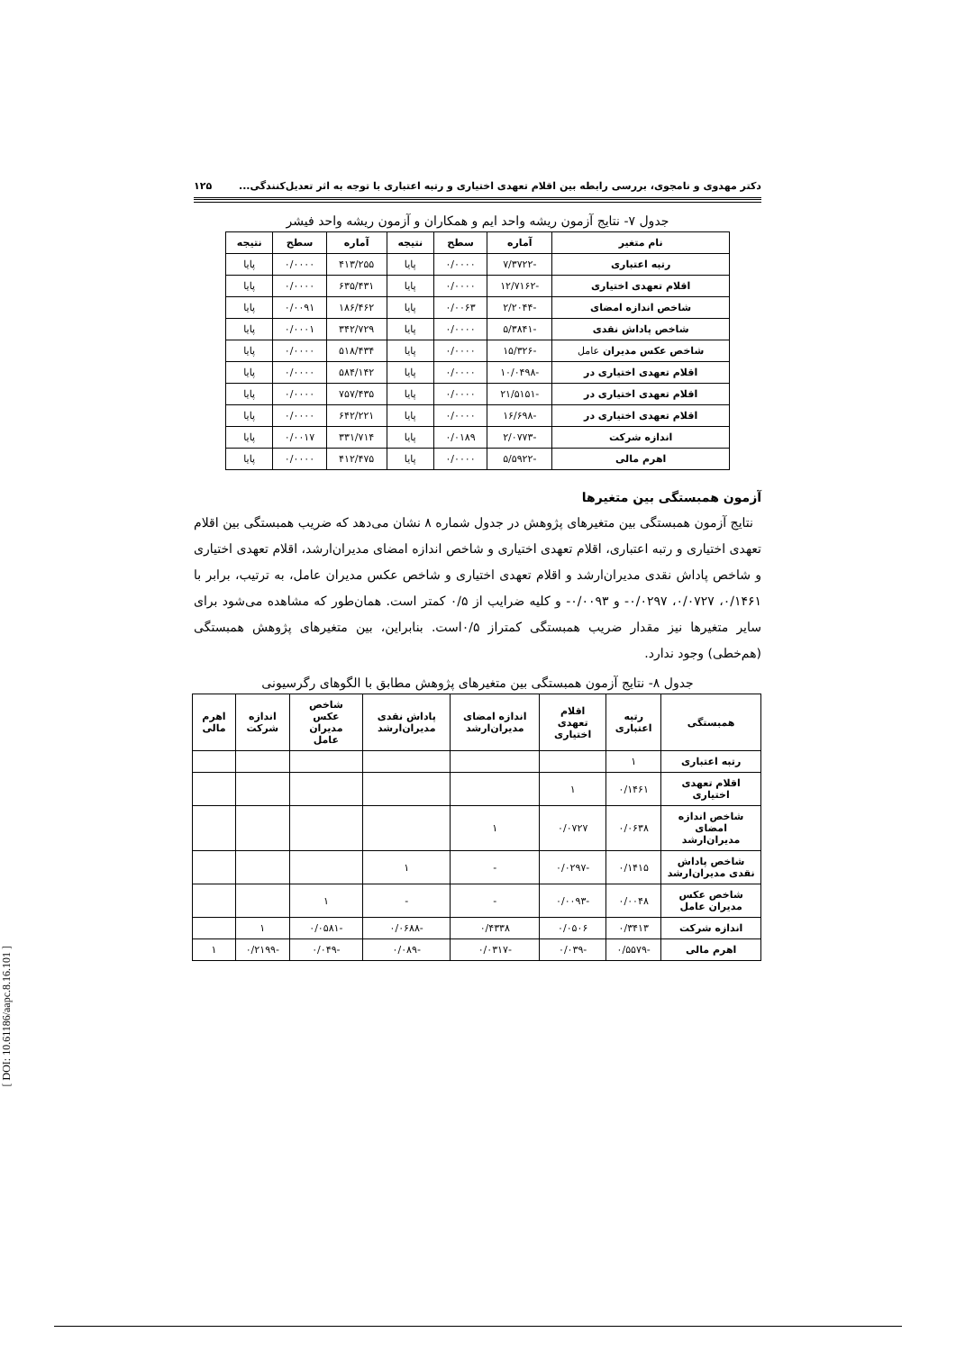دکتر مهدوی و نامجوی، بررسی رابطه بین اقلام تعهدی اختیاری و رتبه اعتباری با توجه به اثر تعدیل‌کنندگی... ۱۲۵
جدول ۷- نتایج آزمون ریشه واحد ایم و همکاران و آزمون ریشه واحد فیشر
| نام متغیر | آماره | سطح | نتیجه | آماره | سطح | نتیجه |
| --- | --- | --- | --- | --- | --- | --- |
| رتبه اعتباری | -۷/۳۷۲۲ | ۰/۰۰۰۰ | پایا | ۴۱۳/۲۵۵ | ۰/۰۰۰۰ | پایا |
| اقلام تعهدی اختیاری | -۱۲/۷۱۶۲ | ۰/۰۰۰۰ | پایا | ۶۳۵/۴۳۱ | ۰/۰۰۰۰ | پایا |
| شاخص اندازه امضای | -۲/۲۰۴۴ | ۰/۰۰۶۳ | پایا | ۱۸۶/۴۶۲ | ۰/۰۰۹۱ | پایا |
| شاخص پاداش نقدی | -۵/۳۸۴۱ | ۰/۰۰۰۰ | پایا | ۳۴۲/۷۲۹ | ۰/۰۰۰۱ | پایا |
| شاخص عکس مدیران عامل | -۱۵/۳۲۶ | ۰/۰۰۰۰ | پایا | ۵۱۸/۴۳۴ | ۰/۰۰۰۰ | پایا |
| اقلام تعهدی اختیاری در | -۱۰/۰۴۹۸ | ۰/۰۰۰۰ | پایا | ۵۸۴/۱۴۲ | ۰/۰۰۰۰ | پایا |
| اقلام تعهدی اختیاری در | -۲۱/۵۱۵۱ | ۰/۰۰۰۰ | پایا | ۷۵۷/۴۳۵ | ۰/۰۰۰۰ | پایا |
| اقلام تعهدی اختیاری در | -۱۶/۶۹۸ | ۰/۰۰۰۰ | پایا | ۶۴۲/۲۲۱ | ۰/۰۰۰۰ | پایا |
| اندازه شرکت | -۲/۰۷۷۳ | ۰/۰۱۸۹ | پایا | ۳۳۱/۷۱۴ | ۰/۰۰۱۷ | پایا |
| اهرم مالی | -۵/۵۹۲۲ | ۰/۰۰۰۰ | پایا | ۴۱۲/۴۷۵ | ۰/۰۰۰۰ | پایا |
آزمون همبستگی بین متغیرها
نتایج آزمون همبستگی بین متغیرهای پژوهش در جدول شماره ۸ نشان می‌دهد که ضریب همبستگی بین اقلام تعهدی اختیاری و رتبه اعتباری، اقلام تعهدی اختیاری و شاخص اندازه امضای مدیران‌ارشد، اقلام تعهدی اختیاری و شاخص پاداش نقدی مدیران‌ارشد و اقلام تعهدی اختیاری و شاخص عکس مدیران عامل، به ترتیب، برابر با ۰/۱۴۶۱، ۰/۰۷۲۷، ۰/۰۲۹۷- و ۰/۰۰۹۳- و کلیه ضرایب از ۰/۵ کمتر است. همان‌طور که مشاهده می‌شود برای سایر متغیرها نیز مقدار ضریب همبستگی کمتراز ۰/۵است. بنابراین، بین متغیرهای پژوهش همبستگی (هم‌خطی) وجود ندارد.
جدول ۸- نتایج آزمون همبستگی بین متغیرهای پژوهش مطابق با الگوهای رگرسیونی
| همبستگی | رتبه اعتباری | اقلام تعهدی اختیاری | اندازه امضای مدیران‌ارشد | پاداش نقدی مدیران‌ارشد | شاخص عکس مدیران عامل | اندازه شرکت | اهرم مالی |
| --- | --- | --- | --- | --- | --- | --- | --- |
| رتبه اعتباری | ۱ | | | | | | |
| اقلام تعهدی اختیاری | ۰/۱۴۶۱ | ۱ | | | | | |
| شاخص اندازه امضای مدیران‌ارشد | ۰/۰۶۳۸ | ۰/۰۷۲۷ | ۱ | | | | |
| شاخص پاداش نقدی مدیران‌ارشد | ۰/۱۴۱۵ | -۰/۰۲۹۷ | - | ۱ | | | |
| شاخص عکس مدیران عامل | ۰/۰۰۴۸ | -۰/۰۰۹۳ | - | - | ۱ | | |
| اندازه شرکت | ۰/۳۴۱۳ | ۰/۰۵۰۶ | ۰/۴۳۳۸ | -۰/۰۶۸۸ | -۰/۰۵۸۱ | ۱ | |
| اهرم مالی | -۰/۵۵۷۹ | -۰/۰۳۹ | -۰/۰۳۱۷ | -۰/۰۸۹ | -۰/۰۴۹ | -۰/۲۱۹۹ | ۱ |
[ DOI: 10.61186/aapc.8.16.101 ]